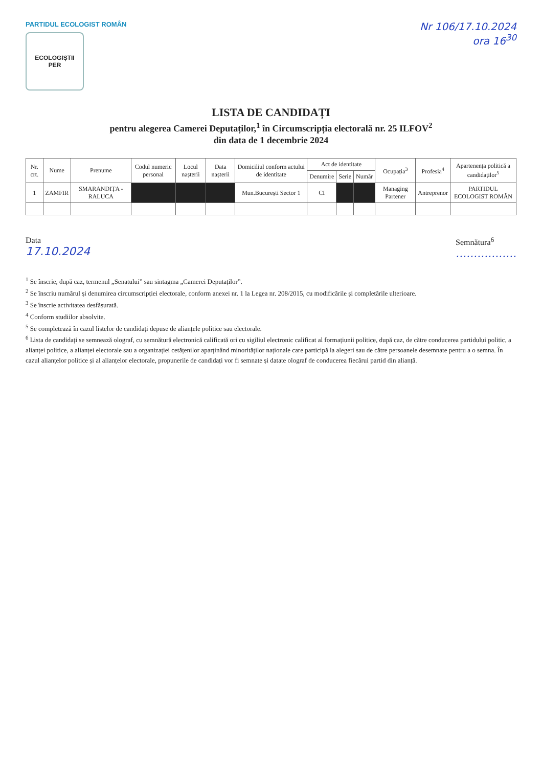PARTIDUL ECOLOGIST ROMÂN
ECOLOGIȘTII
PER
Nr 106/17.10.2024
ora 16<sup>30</sup>
LISTA DE CANDIDAȚI
pentru alegerea Camerei Deputaților,<sup>1</sup> în Circumscripția electorală nr. 25 ILFOV<sup>2</sup>
din data de 1 decembrie 2024
| Nr. crt. | Nume | Prenume | Codul numeric personal | Locul nașterii | Data nașterii | Domiciliul conform actului de identitate | Act de identitate | | | Ocupația<sup>3</sup> | Profesia<sup>4</sup> | Apartenența politică a candidaților<sup>5</sup> |
| --- | --- | --- | --- | --- | --- | --- | --- | --- | --- | --- | --- | --- |
| | | | | | | | Denumire | Serie | Număr | | | |
| 1 | ZAMFIR | SMARANDIȚA - RALUCA | | | | Mun.București Sector 1 | CI | | | Managing Partener | Antreprenor | PARTIDUL ECOLOGIST ROMÂN |
Data
17.10.2024
Semnătura<sup>6</sup>
.................
<sup>1</sup> Se înscrie, după caz, termenul „Senatului” sau sintagma „Camerei Deputaților”.
<sup>2</sup> Se înscriu numărul și denumirea circumscripției electorale, conform anexei nr. 1 la Legea nr. 208/2015, cu modificările și completările ulterioare.
<sup>3</sup> Se înscrie activitatea desfășurată.
<sup>4</sup> Conform studiilor absolvite.
<sup>5</sup> Se completează în cazul listelor de candidați depuse de alianțele politice sau electorale.
<sup>6</sup> Lista de candidați se semnează olograf, cu semnătură electronică calificată ori cu sigiliul electronic calificat al formațiunii politice, după caz, de către conducerea partidului politic, a alianței politice, a alianței electorale sau a organizației cetățenilor aparținând minorităților naționale care participă la alegeri sau de către persoanele desemnate pentru a o semna. În cazul alianțelor politice și al alianțelor electorale, propunerile de candidați vor fi semnate și datate olograf de conducerea fiecărui partid din alianță.